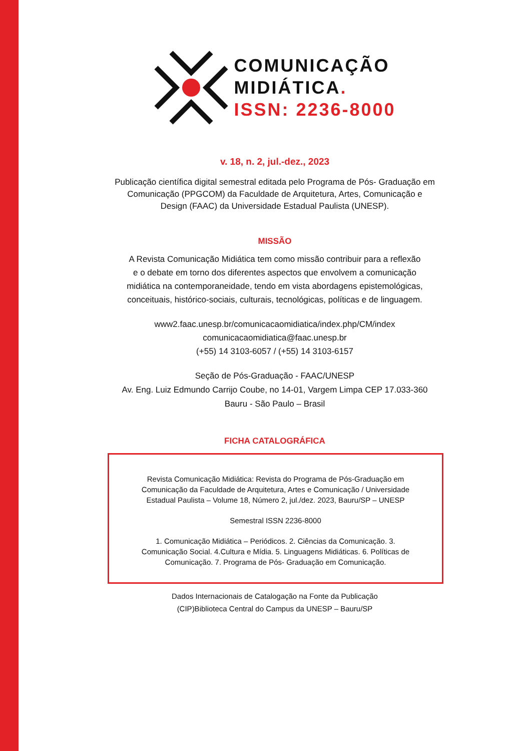COMUNICAÇÃO
MIDIÁTICA.
ISSN: 2236-8000
v. 18, n. 2, jul.-dez., 2023
Publicação científica digital semestral editada pelo Programa de Pós- Graduação em Comunicação (PPGCOM) da Faculdade de Arquitetura, Artes, Comunicação e Design (FAAC) da Universidade Estadual Paulista (UNESP).
MISSÃO
A Revista Comunicação Midiática tem como missão contribuir para a reflexão e o debate em torno dos diferentes aspectos que envolvem a comunicação midiática na contemporaneidade, tendo em vista abordagens epistemológicas, conceituais, histórico-sociais, culturais, tecnológicas, políticas e de linguagem.
www2.faac.unesp.br/comunicacaomidiatica/index.php/CM/index
comunicacaomidiatica@faac.unesp.br
(+55) 14 3103-6057 / (+55) 14 3103-6157
Seção de Pós-Graduação - FAAC/UNESP
Av. Eng. Luiz Edmundo Carrijo Coube, no 14-01, Vargem Limpa CEP 17.033-360
Bauru - São Paulo – Brasil
FICHA CATALOGRÁFICA
Revista Comunicação Midiática: Revista do Programa de Pós-Graduação em Comunicação da Faculdade de Arquitetura, Artes e Comunicação / Universidade Estadual Paulista – Volume 18, Número 2, jul./dez. 2023, Bauru/SP – UNESP
Semestral ISSN 2236-8000
1. Comunicação Midiática – Periódicos. 2. Ciências da Comunicação. 3. Comunicação Social. 4.Cultura e Mídia. 5. Linguagens Midiáticas. 6. Políticas de Comunicação. 7. Programa de Pós- Graduação em Comunicação.
Dados Internacionais de Catalogação na Fonte da Publicação
(CIP)Biblioteca Central do Campus da UNESP – Bauru/SP